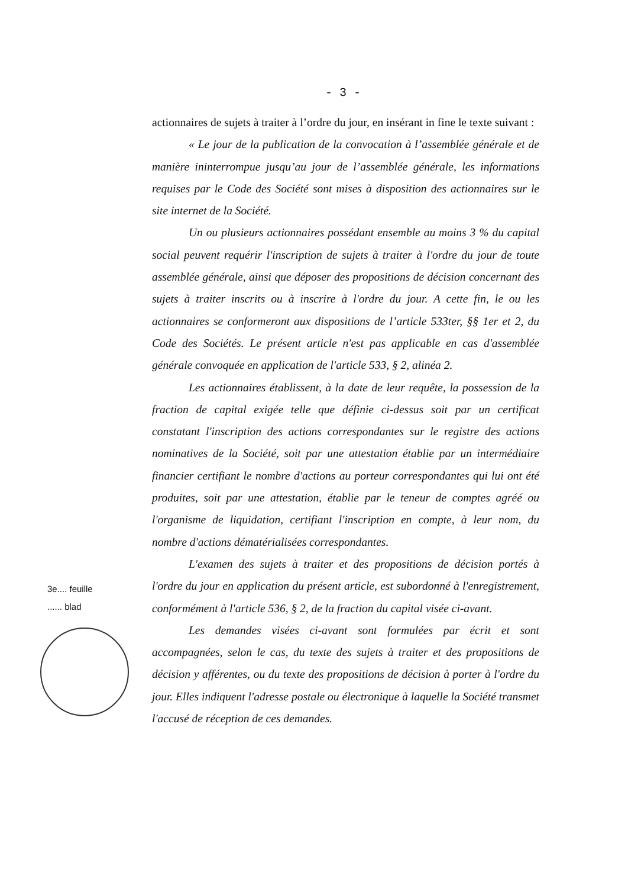- 3 -
actionnaires de sujets à traiter à l’ordre du jour, en insérant in fine le texte suivant :
« Le jour de la publication de la convocation à l’assemblée générale et de manière ininterrompue jusqu’au jour de l’assemblée générale, les informations requises par le Code des Société sont mises à disposition des actionnaires sur le site internet de la Société.
Un ou plusieurs actionnaires possédant ensemble au moins 3 % du capital social peuvent requérir l'inscription de sujets à traiter à l'ordre du jour de toute assemblée générale, ainsi que déposer des propositions de décision concernant des sujets à traiter inscrits ou à inscrire à l'ordre du jour. A cette fin, le ou les actionnaires se conformeront aux dispositions de l’article 533ter, §§ 1er et 2, du Code des Sociétés. Le présent article n'est pas applicable en cas d'assemblée générale convoquée en application de l'article 533, § 2, alinéa 2.
Les actionnaires établissent, à la date de leur requête, la possession de la fraction de capital exigée telle que définie ci-dessus soit par un certificat constatant l'inscription des actions correspondantes sur le registre des actions nominatives de la Société, soit par une attestation établie par un intermédiaire financier certifiant le nombre d'actions au porteur correspondantes qui lui ont été produites, soit par une attestation, établie par le teneur de comptes agréé ou l'organisme de liquidation, certifiant l'inscription en compte, à leur nom, du nombre d'actions dématérialisées correspondantes.
L'examen des sujets à traiter et des propositions de décision portés à l'ordre du jour en application du présent article, est subordonné à l'enregistrement, conformément à l'article 536, § 2, de la fraction du capital visée ci-avant.
Les demandes visées ci-avant sont formulées par écrit et sont accompagnées, selon le cas, du texte des sujets à traiter et des propositions de décision y afférentes, ou du texte des propositions de décision à porter à l'ordre du jour. Elles indiquent l'adresse postale ou électronique à laquelle la Société transmet l'accusé de réception de ces demandes.
3e.... feuille
...... blad